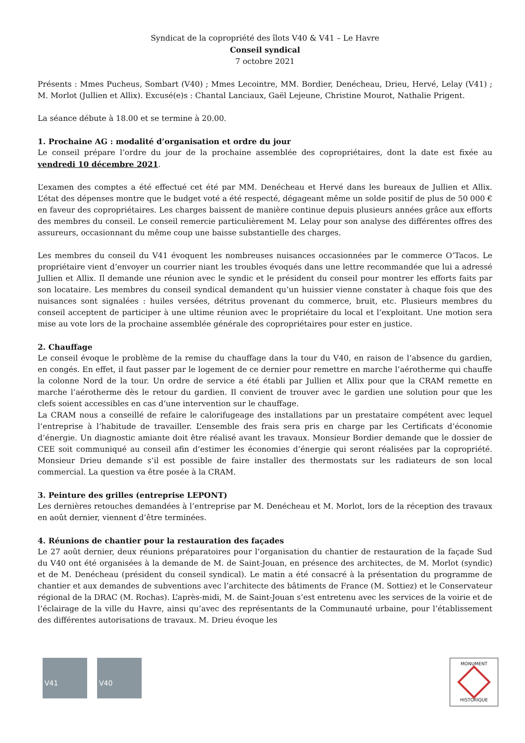Syndicat de la copropriété des îlots V40 & V41 – Le Havre
Conseil syndical
7 octobre 2021
Présents : Mmes Pucheus, Sombart (V40) ; Mmes Lecointre, MM. Bordier, Denécheau, Drieu, Hervé, Lelay (V41) ; M. Morlot (Jullien et Allix). Excusé(e)s : Chantal Lanciaux, Gaël Lejeune, Christine Mourot, Nathalie Prigent.
La séance débute à 18.00 et se termine à 20.00.
1. Prochaine AG : modalité d’organisation et ordre du jour
Le conseil prépare l’ordre du jour de la prochaine assemblée des copropriétaires, dont la date est fixée au vendredi 10 décembre 2021.
L’examen des comptes a été effectué cet été par MM. Denécheau et Hervé dans les bureaux de Jullien et Allix. L’état des dépenses montre que le budget voté a été respecté, dégageant même un solde positif de plus de 50 000 € en faveur des copropriétaires. Les charges baissent de manière continue depuis plusieurs années grâce aux efforts des membres du conseil. Le conseil remercie particulièrement M. Lelay pour son analyse des différentes offres des assureurs, occasionnant du même coup une baisse substantielle des charges.
Les membres du conseil du V41 évoquent les nombreuses nuisances occasionnées par le commerce O’Tacos. Le propriétaire vient d’envoyer un courrier niant les troubles évoqués dans une lettre recommandée que lui a adressé Jullien et Allix. Il demande une réunion avec le syndic et le président du conseil pour montrer les efforts faits par son locataire. Les membres du conseil syndical demandent qu’un huissier vienne constater à chaque fois que des nuisances sont signalées : huiles versées, détritus provenant du commerce, bruit, etc. Plusieurs membres du conseil acceptent de participer à une ultime réunion avec le propriétaire du local et l’exploitant. Une motion sera mise au vote lors de la prochaine assemblée générale des copropriétaires pour ester en justice.
2. Chauffage
Le conseil évoque le problème de la remise du chauffage dans la tour du V40, en raison de l’absence du gardien, en congés. En effet, il faut passer par le logement de ce dernier pour remettre en marche l’aérotherme qui chauffe la colonne Nord de la tour. Un ordre de service a été établi par Jullien et Allix pour que la CRAM remette en marche l’aérotherme dès le retour du gardien. Il convient de trouver avec le gardien une solution pour que les clefs soient accessibles en cas d’une intervention sur le chauffage.
La CRAM nous a conseillé de refaire le calorifugeage des installations par un prestataire compétent avec lequel l’entreprise à l’habitude de travailler. L’ensemble des frais sera pris en charge par les Certificats d’économie d’énergie. Un diagnostic amiante doit être réalisé avant les travaux. Monsieur Bordier demande que le dossier de CEE soit communiqué au conseil afin d’estimer les économies d’énergie qui seront réalisées par la copropriété. Monsieur Drieu demande s’il est possible de faire installer des thermostats sur les radiateurs de son local commercial. La question va être posée à la CRAM.
3. Peinture des grilles (entreprise LEPONT)
Les dernières retouches demandées à l’entreprise par M. Denécheau et M. Morlot, lors de la réception des travaux en août dernier, viennent d’être terminées.
4. Réunions de chantier pour la restauration des façades
Le 27 août dernier, deux réunions préparatoires pour l’organisation du chantier de restauration de la façade Sud du V40 ont été organisées à la demande de M. de Saint-Jouan, en présence des architectes, de M. Morlot (syndic) et de M. Denécheau (président du conseil syndical). Le matin a été consacré à la présentation du programme de chantier et aux demandes de subventions avec l’architecte des bâtiments de France (M. Sottiez) et le Conservateur régional de la DRAC (M. Rochas). L’après-midi, M. de Saint-Jouan s’est entretenu avec les services de la voirie et de l’éclairage de la ville du Havre, ainsi qu’avec des représentants de la Communauté urbaine, pour l’établissement des différentes autorisations de travaux. M. Drieu évoque les
V41 V40
MONUMENT
HISTORIQUE